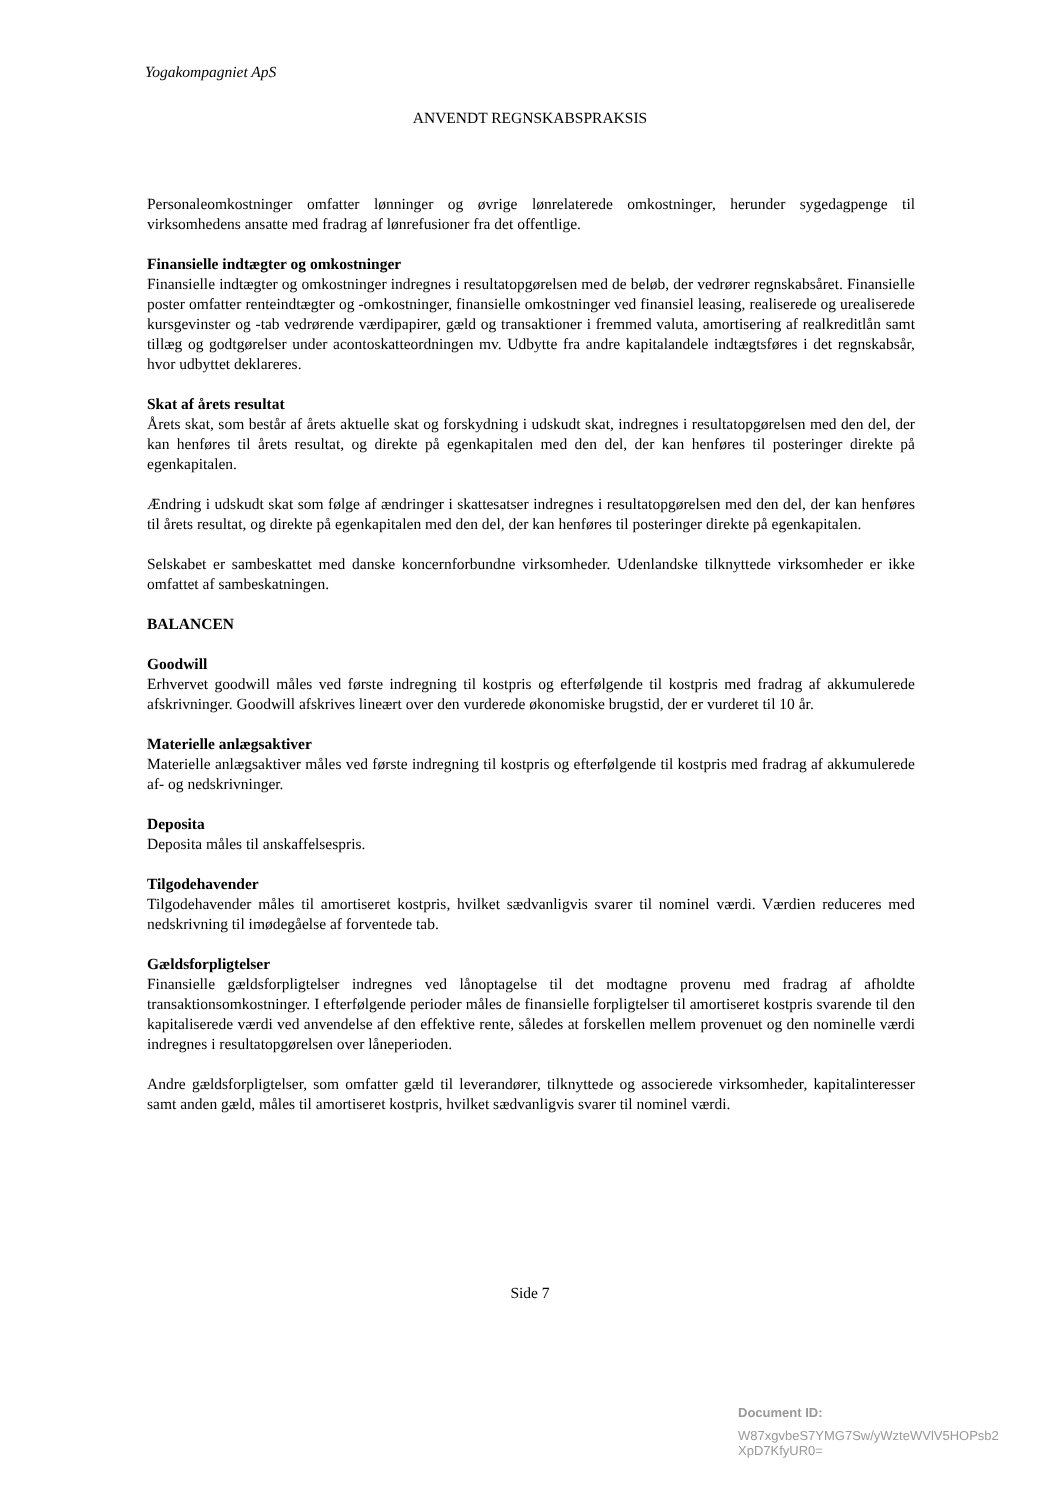Yogakompagniet ApS
ANVENDT REGNSKABSPRAKSIS
Personaleomkostninger omfatter lønninger og øvrige lønrelaterede omkostninger, herunder sygedagpenge til virksomhedens ansatte med fradrag af lønrefusioner fra det offentlige.
Finansielle indtægter og omkostninger
Finansielle indtægter og omkostninger indregnes i resultatopgørelsen med de beløb, der vedrører regnskabsåret. Finansielle poster omfatter renteindtægter og -omkostninger, finansielle omkostninger ved finansiel leasing, realiserede og urealiserede kursgevinster og -tab vedrørende værdipapirer, gæld og transaktioner i fremmed valuta, amortisering af realkreditlån samt tillæg og godtgørelser under acontoskatteordningen mv. Udbytte fra andre kapitalandele indtægtsføres i det regnskabsår, hvor udbyttet deklareres.
Skat af årets resultat
Årets skat, som består af årets aktuelle skat og forskydning i udskudt skat, indregnes i resultatopgørelsen med den del, der kan henføres til årets resultat, og direkte på egenkapitalen med den del, der kan henføres til posteringer direkte på egenkapitalen.
Ændring i udskudt skat som følge af ændringer i skattesatser indregnes i resultatopgørelsen med den del, der kan henføres til årets resultat, og direkte på egenkapitalen med den del, der kan henføres til posteringer direkte på egenkapitalen.
Selskabet er sambeskattet med danske koncernforbundne virksomheder. Udenlandske tilknyttede virksomheder er ikke omfattet af sambeskatningen.
BALANCEN
Goodwill
Erhvervet goodwill måles ved første indregning til kostpris og efterfølgende til kostpris med fradrag af akkumulerede afskrivninger. Goodwill afskrives lineært over den vurderede økonomiske brugstid, der er vurderet til 10 år.
Materielle anlægsaktiver
Materielle anlægsaktiver måles ved første indregning til kostpris og efterfølgende til kostpris med fradrag af akkumulerede af- og nedskrivninger.
Deposita
Deposita måles til anskaffelsespris.
Tilgodehavender
Tilgodehavender måles til amortiseret kostpris, hvilket sædvanligvis svarer til nominel værdi. Værdien reduceres med nedskrivning til imødegåelse af forventede tab.
Gældsforpligtelser
Finansielle gældsforpligtelser indregnes ved lånoptagelse til det modtagne provenu med fradrag af afholdte transaktionsomkostninger. I efterfølgende perioder måles de finansielle forpligtelser til amortiseret kostpris svarende til den kapitaliserede værdi ved anvendelse af den effektive rente, således at forskellen mellem provenuet og den nominelle værdi indregnes i resultatopgørelsen over låneperioden.
Andre gældsforpligtelser, som omfatter gæld til leverandører, tilknyttede og associerede virksomheder, kapitalinteresser samt anden gæld, måles til amortiseret kostpris, hvilket sædvanligvis svarer til nominel værdi.
Side 7
Document ID:
W87xgvbeS7YMG7Sw/yWzteWVlV5HOPsb2
XpD7KfyUR0=